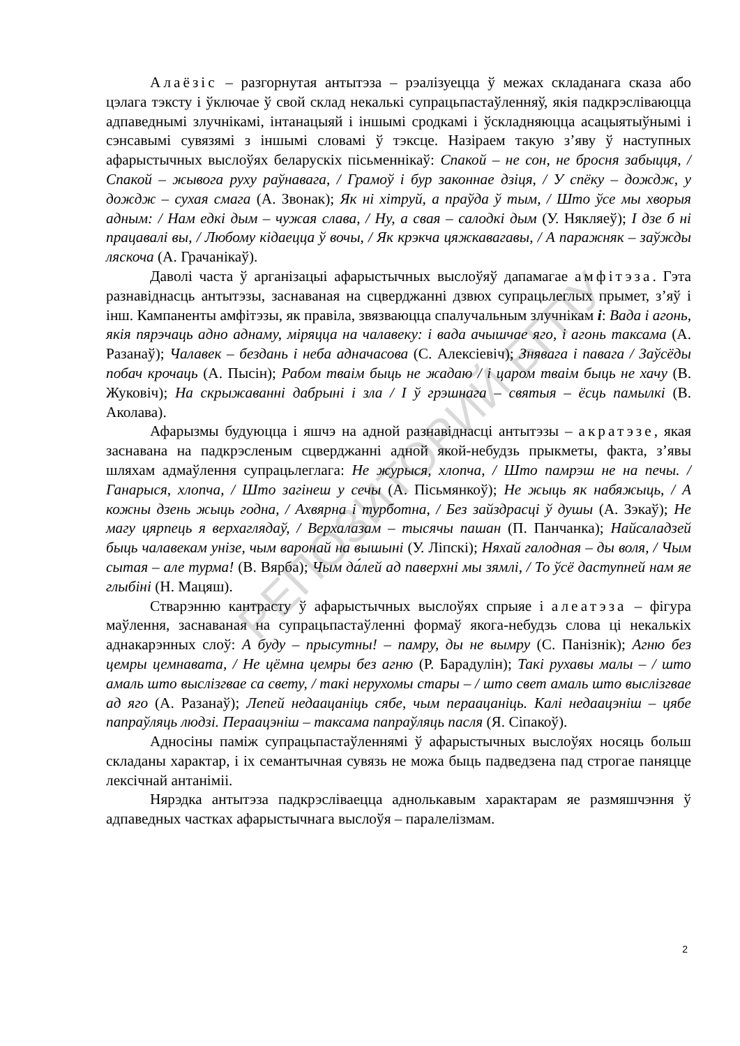Алаёзіс – разгорнутая антытэза – рэалізуецца ў межах складанага сказа або цэлага тэксту і ўключае ў свой склад некалькі супрацьпастаўленняў, якія падкрэсліваюцца адпаведнымі злучнікамі, інтанацыяй і іншымі сродкамі і ўскладняюцца асацыятыўнымі і сэнсавымі сувязямі з іншымі словамі ў тэксце. Назіраем такую з’яву ў наступных афарыстычных выслоўях беларускіх пісьменнікаў: Спакой – не сон, не бросня забыцця, / Спакой – жывога руху раўнавага, / Грамоў і бур законнае дзіця, / У спёку – дождж, у дождж – сухая смага (А. Звонак); Як ні хітруй, а праўда ў тым, / Што ўсе мы хворыя адным: / Нам едкі дым – чужая слава, / Ну, а свая – салодкі дым (У. Някляеў); І дзе б ні працавалі вы, / Любому кідаецца ў вочы, / Як крэкча цяжкавагавы, / А паражняк – заўжды ляскоча (А. Грачанікаў).
Даволі часта ў арганізацыі афарыстычных выслоўяў дапамагае амфітэза. Гэта разнавіднасць антытэзы, заснаваная на сцверджанні дзвюх супрацьлеглых прымет, з’яў і інш. Кампаненты амфітэзы, як правіла, звязваюцца спалучальным злучнікам і: Вада і агонь, якія пярэчаць адно аднаму, міряцца на чалавеку: і вада ачышчае яго, і агонь таксама (А. Разанаў); Чалавек – бездань і неба адначасова (С. Алексіевіч); Знявага і павага / Заўсёды побач крочаць (А. Пысін); Рабом тваім быць не жадаю / і царом тваім быць не хачу (В. Жуковіч); На скрыжаванні дабрыні і зла / І ў грэшнага – святыя – ёсць памылкі (В. Аколава).
Афарызмы будуюцца і яшчэ на адной разнавіднасці антытэзы – акратэзе, якая заснавана на падкрэсленым сцверджанні адной якой-небудзь прыкметы, факта, з’явы шляхам адмаўлення супрацьлеглага: Не журыся, хлопча, / Што памрэш не на печы. / Ганарыся, хлопча, / Што загінеш у сечы (А. Пісьмянкоў); Не жыць як набяжыць, / А кожны дзень жыць годна, / Ахвярна і турботна, / Без зайздрасці ў душы (А. Зэкаў); Не магу цярпець я верхаглядаў, / Верхалазам – тысячы пашан (П. Панчанка); Найсаладзей быць чалавекам унізе, чым варонай на вышыні (У. Ліпскі); Няхай галодная – ды воля, / Чым сытая – але турма! (В. Вярба); Чым да́лей ад паверхні мы зямлі, / То ўсё даступней нам яе глыбіні (Н. Мацяш).
Стварэнню кантрасту ў афарыстычных выслоўях спрыяе і алеатэза – фігура маўлення, заснаваная на супрацьпастаўленні формаў якога-небудзь слова ці некалькіх аднакарэнных слоў: А буду – прысутны! – памру, ды не вымру (С. Панізнік); Агню без цемры цемнавата, / Не цёмна цемры без агню (Р. Барадулін); Такі рухавы малы – / што амаль што выслізгвае са свету, / такі нерухомы стары – / што свет амаль што выслізгвае ад яго (А. Разанаў); Лепей недаацаніць сябе, чым пераацаніць. Калі недаацэніш – цябе папраўляць людзі. Пераацэніш – таксама папраўляць пасля (Я. Сіпакоў).
Адносіны паміж супрацьпастаўленнямі ў афарыстычных выслоўях носяць больш складаны характар, і іх семантычная сувязь не можа быць падведзена пад строгае паняцце лексічнай антаніміі.
Нярэдка антытэза падкрэсліваецца аднолькавым характарам яе размяшчэння ў адпаведных частках афарыстычнага выслоўя – паралелізмам.
РЕПОЗИТОРИЙ БГПУ
2